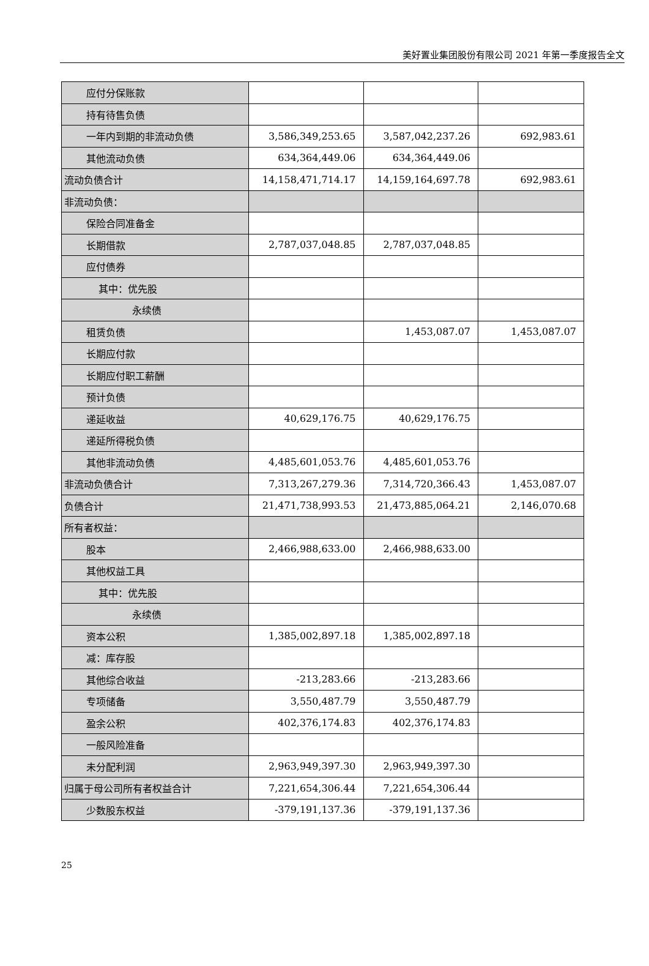美好置业集团股份有限公司 2021 年第一季度报告全文
| 应付分保账款 | | | |
| 持有待售负债 | | | |
| 一年内到期的非流动负债 | 3,586,349,253.65 | 3,587,042,237.26 | 692,983.61 |
| 其他流动负债 | 634,364,449.06 | 634,364,449.06 | |
| 流动负债合计 | 14,158,471,714.17 | 14,159,164,697.78 | 692,983.61 |
| 非流动负债： | | | |
| 保险合同准备金 | | | |
| 长期借款 | 2,787,037,048.85 | 2,787,037,048.85 | |
| 应付债券 | | | |
| 其中：优先股 | | | |
| 永续债 | | | |
| 租赁负债 | | 1,453,087.07 | 1,453,087.07 |
| 长期应付款 | | | |
| 长期应付职工薪酬 | | | |
| 预计负债 | | | |
| 递延收益 | 40,629,176.75 | 40,629,176.75 | |
| 递延所得税负债 | | | |
| 其他非流动负债 | 4,485,601,053.76 | 4,485,601,053.76 | |
| 非流动负债合计 | 7,313,267,279.36 | 7,314,720,366.43 | 1,453,087.07 |
| 负债合计 | 21,471,738,993.53 | 21,473,885,064.21 | 2,146,070.68 |
| 所有者权益： | | | |
| 股本 | 2,466,988,633.00 | 2,466,988,633.00 | |
| 其他权益工具 | | | |
| 其中：优先股 | | | |
| 永续债 | | | |
| 资本公积 | 1,385,002,897.18 | 1,385,002,897.18 | |
| 减：库存股 | | | |
| 其他综合收益 | -213,283.66 | -213,283.66 | |
| 专项储备 | 3,550,487.79 | 3,550,487.79 | |
| 盈余公积 | 402,376,174.83 | 402,376,174.83 | |
| 一般风险准备 | | | |
| 未分配利润 | 2,963,949,397.30 | 2,963,949,397.30 | |
| 归属于母公司所有者权益合计 | 7,221,654,306.44 | 7,221,654,306.44 | |
| 少数股东权益 | -379,191,137.36 | -379,191,137.36 | |
25